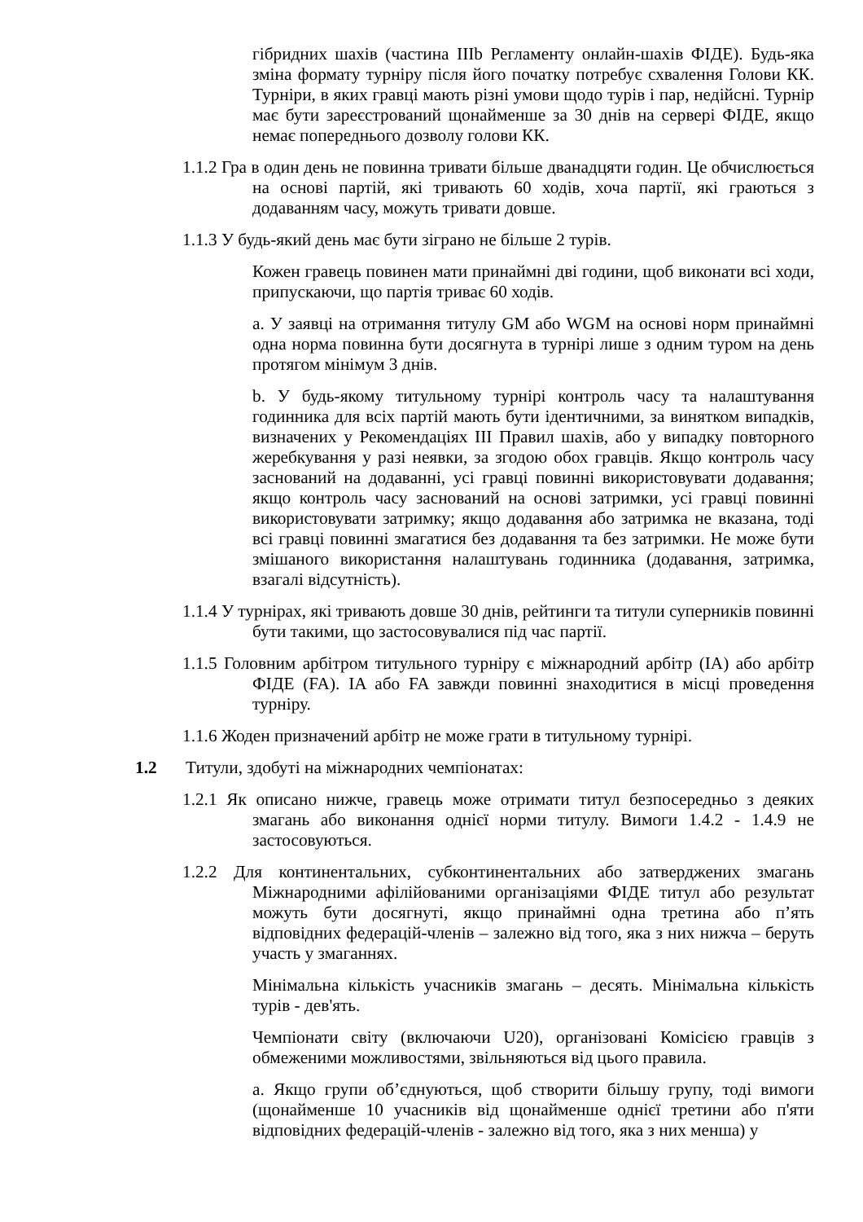гібридних шахів (частина IIIb Регламенту онлайн-шахів ФІДЕ). Будь-яка зміна формату турніру після його початку потребує схвалення Голови КК. Турніри, в яких гравці мають різні умови щодо турів і пар, недійсні. Турнір має бути зареєстрований щонайменше за 30 днів на сервері ФІДЕ, якщо немає попереднього дозволу голови КК.
1.1.2 Гра в один день не повинна тривати більше дванадцяти годин. Це обчислюється на основі партій, які тривають 60 ходів, хоча партії, які граються з додаванням часу, можуть тривати довше.
1.1.3 У будь-який день має бути зіграно не більше 2 турів.
Кожен гравець повинен мати принаймні дві години, щоб виконати всі ходи, припускаючи, що партія триває 60 ходів.
a. У заявці на отримання титулу GM або WGM на основі норм принаймні одна норма повинна бути досягнута в турнірі лише з одним туром на день протягом мінімум 3 днів.
b. У будь-якому титульному турнірі контроль часу та налаштування годинника для всіх партій мають бути ідентичними, за винятком випадків, визначених у Рекомендаціях ІІІ Правил шахів, або у випадку повторного жеребкування у разі неявки, за згодою обох гравців. Якщо контроль часу заснований на додаванні, усі гравці повинні використовувати додавання; якщо контроль часу заснований на основі затримки, усі гравці повинні використовувати затримку; якщо додавання або затримка не вказана, тоді всі гравці повинні змагатися без додавання та без затримки. Не може бути змішаного використання налаштувань годинника (додавання, затримка, взагалі відсутність).
1.1.4 У турнірах, які тривають довше 30 днів, рейтинги та титули суперників повинні бути такими, що застосовувалися під час партії.
1.1.5 Головним арбітром титульного турніру є міжнародний арбітр (IA) або арбітр ФІДЕ (FA). IA або FA завжди повинні знаходитися в місці проведення турніру.
1.1.6 Жоден призначений арбітр не може грати в титульному турнірі.
1.2 Титули, здобуті на міжнародних чемпіонатах:
1.2.1 Як описано нижче, гравець може отримати титул безпосередньо з деяких змагань або виконання однієї норми титулу. Вимоги 1.4.2 - 1.4.9 не застосовуються.
1.2.2 Для континентальних, субконтинентальних або затверджених змагань Міжнародними афілійованими організаціями ФІДЕ титул або результат можуть бути досягнуті, якщо принаймні одна третина або п’ять відповідних федерацій-членів – залежно від того, яка з них нижча – беруть участь у змаганнях.
Мінімальна кількість учасників змагань – десять. Мінімальна кількість турів - дев'ять.
Чемпіонати світу (включаючи U20), організовані Комісією гравців з обмеженими можливостями, звільняються від цього правила.
a. Якщо групи об’єднуються, щоб створити більшу групу, тоді вимоги (щонайменше 10 учасників від щонайменше однієї третини або п'яти відповідних федерацій-членів - залежно від того, яка з них менша) у